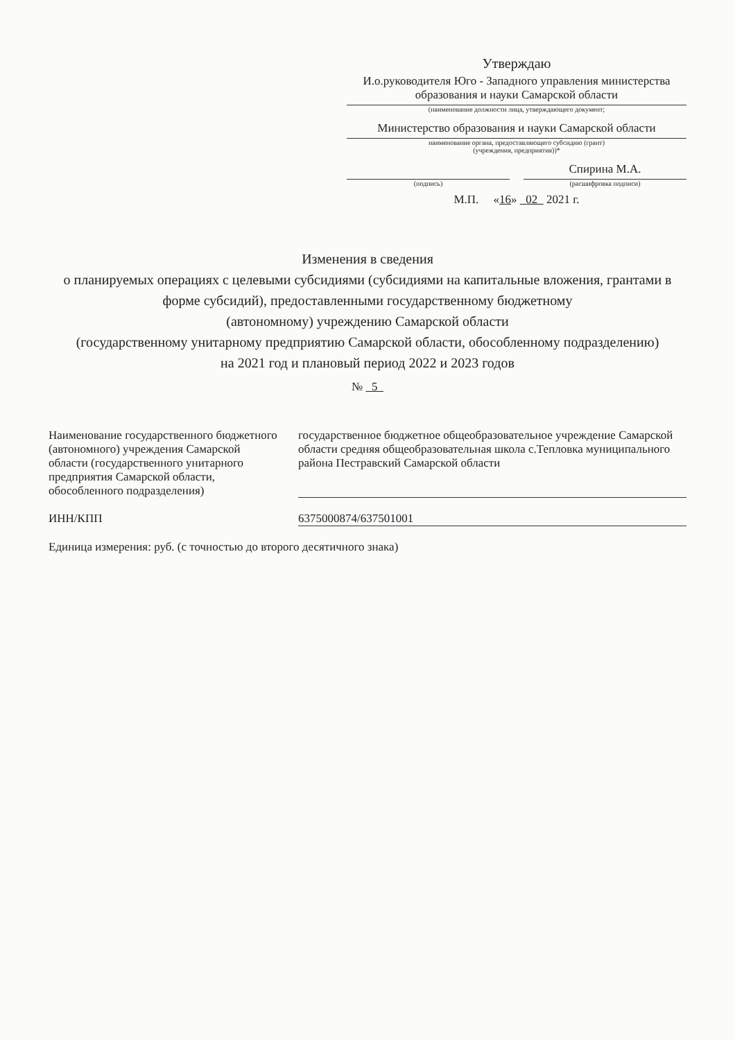Утверждаю
И.о.руководителя Юго - Западного управления министерства образования и науки Самарской области
(наименование должности лица, утверждающего документ;
Министерство образования и науки Самарской области
наименование органа, предоставляющего субсидию (грант)
(учреждения, предприятия))*
(подпись)
Спирина М.А.
(расшифровка подписи)
М.П. «16» 02 2021 г.
Изменения в сведения
о планируемых операциях с целевыми субсидиями (субсидиями на капитальные вложения, грантами в форме субсидий), предоставленными государственному бюджетному
(автономному) учреждению Самарской области
(государственному унитарному предприятию Самарской области, обособленному подразделению)
на 2021 год и плановый период 2022 и 2023 годов
№ 5
Наименование государственного бюджетного (автономного) учреждения Самарской области (государственного унитарного предприятия Самарской области, обособленного подразделения)
государственное бюджетное общеобразовательное учреждение Самарской области средняя общеобразовательная школа с.Тепловка муниципального района Пестравский Самарской области
ИНН/КПП 6375000874/637501001
Единица измерения: руб. (с точностью до второго десятичного знака)